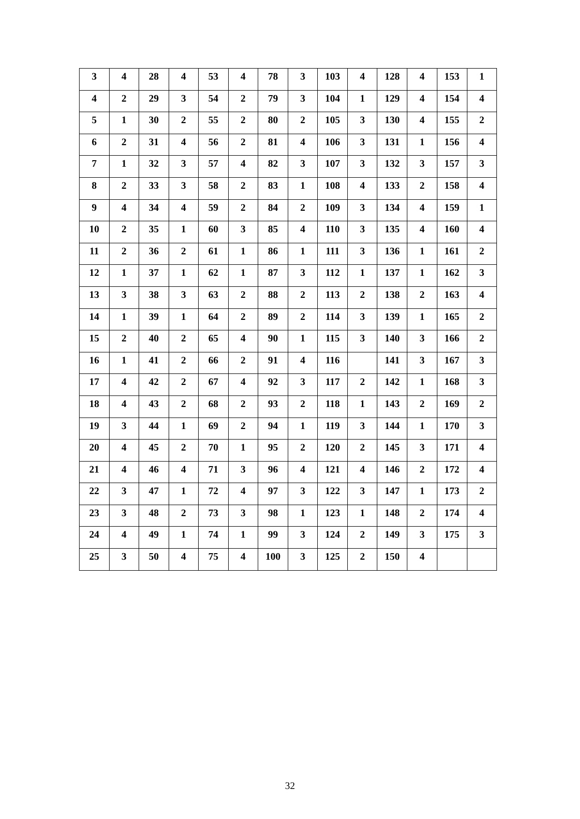| 3 | 4 | 28 | 4 | 53 | 4 | 78 | 3 | 103 | 4 | 128 | 4 | 153 | 1 |
| 4 | 2 | 29 | 3 | 54 | 2 | 79 | 3 | 104 | 1 | 129 | 4 | 154 | 4 |
| 5 | 1 | 30 | 2 | 55 | 2 | 80 | 2 | 105 | 3 | 130 | 4 | 155 | 2 |
| 6 | 2 | 31 | 4 | 56 | 2 | 81 | 4 | 106 | 3 | 131 | 1 | 156 | 4 |
| 7 | 1 | 32 | 3 | 57 | 4 | 82 | 3 | 107 | 3 | 132 | 3 | 157 | 3 |
| 8 | 2 | 33 | 3 | 58 | 2 | 83 | 1 | 108 | 4 | 133 | 2 | 158 | 4 |
| 9 | 4 | 34 | 4 | 59 | 2 | 84 | 2 | 109 | 3 | 134 | 4 | 159 | 1 |
| 10 | 2 | 35 | 1 | 60 | 3 | 85 | 4 | 110 | 3 | 135 | 4 | 160 | 4 |
| 11 | 2 | 36 | 2 | 61 | 1 | 86 | 1 | 111 | 3 | 136 | 1 | 161 | 2 |
| 12 | 1 | 37 | 1 | 62 | 1 | 87 | 3 | 112 | 1 | 137 | 1 | 162 | 3 |
| 13 | 3 | 38 | 3 | 63 | 2 | 88 | 2 | 113 | 2 | 138 | 2 | 163 | 4 |
| 14 | 1 | 39 | 1 | 64 | 2 | 89 | 2 | 114 | 3 | 139 | 1 | 165 | 2 |
| 15 | 2 | 40 | 2 | 65 | 4 | 90 | 1 | 115 | 3 | 140 | 3 | 166 | 2 |
| 16 | 1 | 41 | 2 | 66 | 2 | 91 | 4 | 116 | | 141 | 3 | 167 | 3 |
| 17 | 4 | 42 | 2 | 67 | 4 | 92 | 3 | 117 | 2 | 142 | 1 | 168 | 3 |
| 18 | 4 | 43 | 2 | 68 | 2 | 93 | 2 | 118 | 1 | 143 | 2 | 169 | 2 |
| 19 | 3 | 44 | 1 | 69 | 2 | 94 | 1 | 119 | 3 | 144 | 1 | 170 | 3 |
| 20 | 4 | 45 | 2 | 70 | 1 | 95 | 2 | 120 | 2 | 145 | 3 | 171 | 4 |
| 21 | 4 | 46 | 4 | 71 | 3 | 96 | 4 | 121 | 4 | 146 | 2 | 172 | 4 |
| 22 | 3 | 47 | 1 | 72 | 4 | 97 | 3 | 122 | 3 | 147 | 1 | 173 | 2 |
| 23 | 3 | 48 | 2 | 73 | 3 | 98 | 1 | 123 | 1 | 148 | 2 | 174 | 4 |
| 24 | 4 | 49 | 1 | 74 | 1 | 99 | 3 | 124 | 2 | 149 | 3 | 175 | 3 |
| 25 | 3 | 50 | 4 | 75 | 4 | 100 | 3 | 125 | 2 | 150 | 4 | | |
32